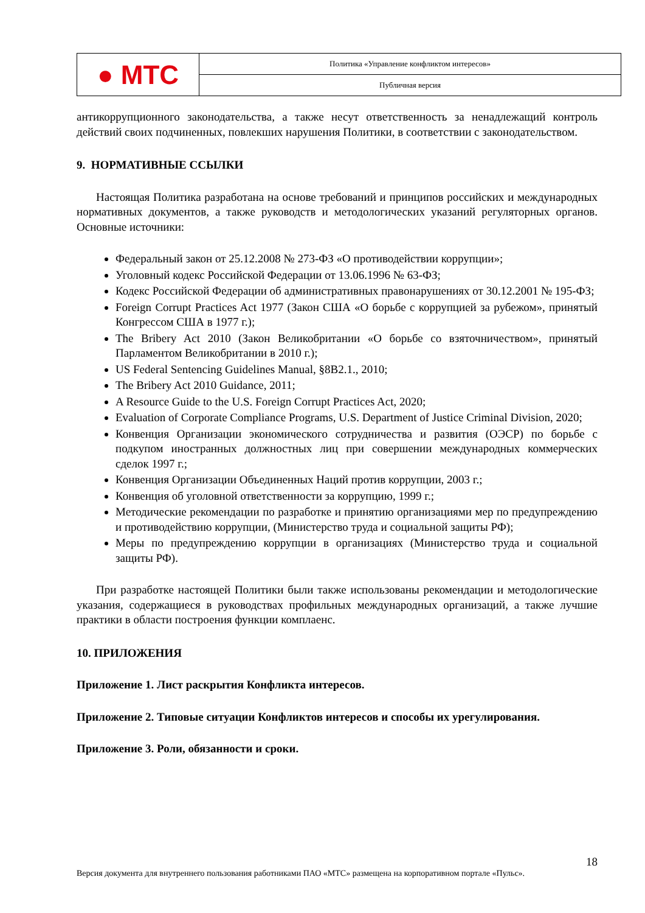| ● МТС | Политика «Управление конфликтом интересов» |
| | Публичная версия |
антикоррупционного законодательства, а также несут ответственность за ненадлежащий контроль действий своих подчиненных, повлекших нарушения Политики, в соответствии с законодательством.
9. НОРМАТИВНЫЕ ССЫЛКИ
Настоящая Политика разработана на основе требований и принципов российских и международных нормативных документов, а также руководств и методологических указаний регуляторных органов. Основные источники:
Федеральный закон от 25.12.2008 № 273-ФЗ «О противодействии коррупции»;
Уголовный кодекс Российской Федерации от 13.06.1996 № 63-ФЗ;
Кодекс Российской Федерации об административных правонарушениях от 30.12.2001 № 195-ФЗ;
Foreign Corrupt Practices Act 1977 (Закон США «О борьбе с коррупцией за рубежом», принятый Конгрессом США в 1977 г.);
The Bribery Act 2010 (Закон Великобритании «О борьбе со взяточничеством», принятый Парламентом Великобритании в 2010 г.);
US Federal Sentencing Guidelines Manual, §8B2.1., 2010;
The Bribery Act 2010 Guidance, 2011;
A Resource Guide to the U.S. Foreign Corrupt Practices Act, 2020;
Evaluation of Corporate Compliance Programs, U.S. Department of Justice Criminal Division, 2020;
Конвенция Организации экономического сотрудничества и развития (ОЭСР) по борьбе с подкупом иностранных должностных лиц при совершении международных коммерческих сделок 1997 г.;
Конвенция Организации Объединенных Наций против коррупции, 2003 г.;
Конвенция об уголовной ответственности за коррупцию, 1999 г.;
Методические рекомендации по разработке и принятию организациями мер по предупреждению и противодействию коррупции, (Министерство труда и социальной защиты РФ);
Меры по предупреждению коррупции в организациях (Министерство труда и социальной защиты РФ).
При разработке настоящей Политики были также использованы рекомендации и методологические указания, содержащиеся в руководствах профильных международных организаций, а также лучшие практики в области построения функции комплаенс.
10. ПРИЛОЖЕНИЯ
Приложение 1. Лист раскрытия Конфликта интересов.
Приложение 2. Типовые ситуации Конфликтов интересов и способы их урегулирования.
Приложение 3. Роли, обязанности и сроки.
18
Версия документа для внутреннего пользования работниками ПАО «МТС» размещена на корпоративном портале «Пульс».